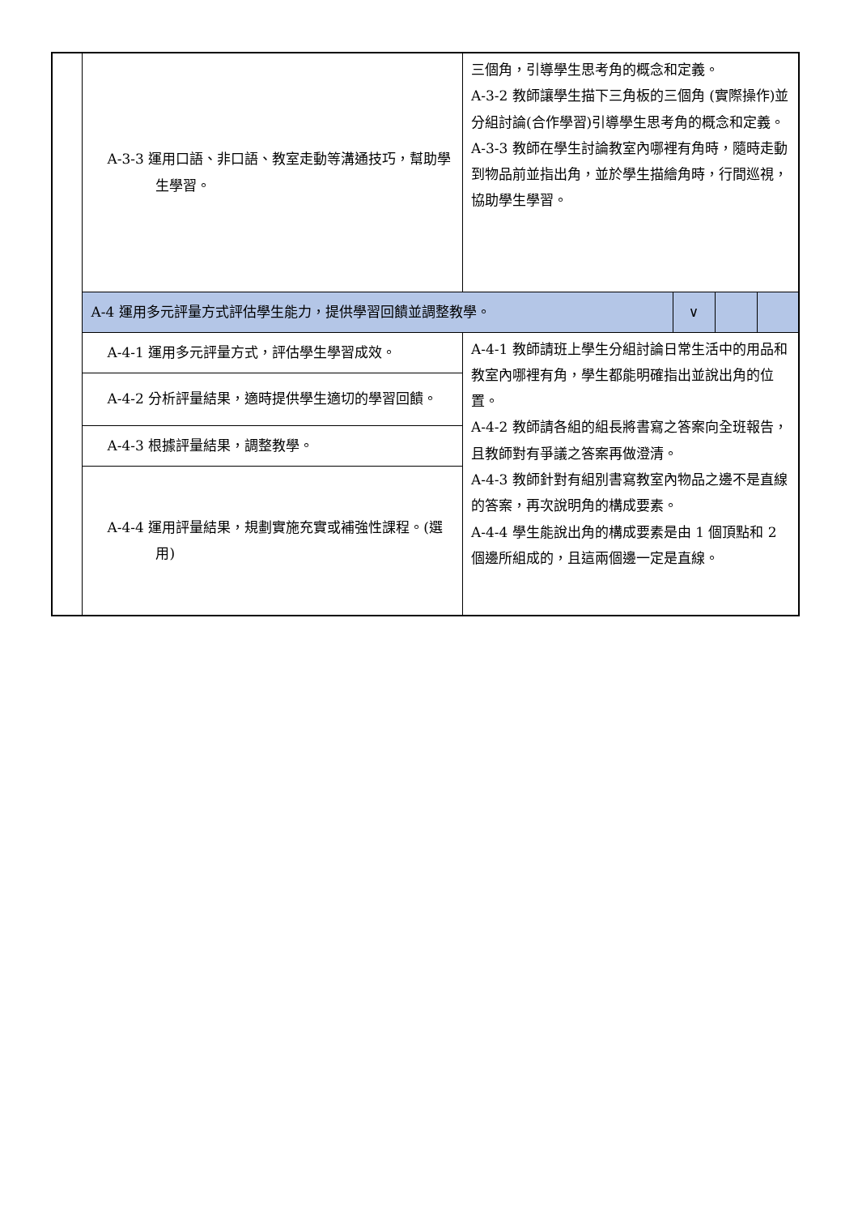| | A-3-3 運用口語、非口語、教室走動等溝通技巧，幫助學生學習。 | 三個角，引導學生思考角的概念和定義。 A-3-2 教師讓學生描下三角板的三個角 (實際操作)並分組討論(合作學習)引導學生思考角的概念和定義。 A-3-3 教師在學生討論教室內哪裡有角時，隨時走動到物品前並指出角，並於學生描繪角時，行間巡視，協助學生學習。 | | | |
| | A-4 運用多元評量方式評估學生能力，提供學習回饋並調整教學。 | | ∨ | | |
| | A-4-1 運用多元評量方式，評估學生學習成效。 | A-4-1 教師請班上學生分組討論日常生活中的用品和教室內哪裡有角，學生都能明確指出並說出角的位置。 A-4-2 教師請各組的組長將書寫之答案向全班報告，且教師對有爭議之答案再做澄清。 A-4-3 教師針對有組別書寫教室內物品之邊不是直線的答案，再次說明角的構成要素。 A-4-4 學生能說出角的構成要素是由 1 個頂點和 2 個邊所組成的，且這兩個邊一定是直線。 | | | |
| | A-4-2 分析評量結果，適時提供學生適切的學習回饋。 | | | | |
| | A-4-3 根據評量結果，調整教學。 | | | | |
| | A-4-4 運用評量結果，規劃實施充實或補強性課程。(選用) | | | | |